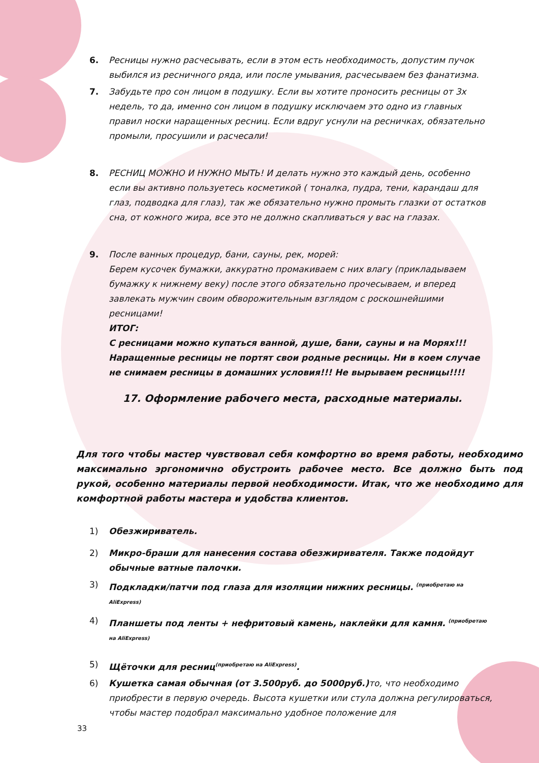6. Ресницы нужно расчесывать, если в этом есть необходимость, допустим пучок выбился из ресничного ряда, или после умывания, расчесываем без фанатизма.
7. Забудьте про сон лицом в подушку. Если вы хотите проносить ресницы от 3х недель, то да, именно сон лицом в подушку исключаем это одно из главных правил носки наращенных ресниц. Если вдруг уснули на ресничках, обязательно промыли, просушили и расчесали!
8. РЕСНИЦ МОЖНО И НУЖНО МЫТЬ! И делать нужно это каждый день, особенно если вы активно пользуетесь косметикой ( тоналка, пудра, тени, карандаш для глаз, подводка для глаз), так же обязательно нужно промыть глазки от остатков сна, от кожного жира, все это не должно скапливаться у вас на глазах.
9. После ванных процедур, бани, сауны, рек, морей:
Берем кусочек бумажки, аккуратно промакиваем с них влагу (прикладываем бумажку к нижнему веку) после этого обязательно прочесываем, и вперед завлекать мужчин своим обворожительным взглядом с роскошнейшими ресницами!
ИТОГ:
С ресницами можно купаться ванной, душе, бани, сауны и на Морях!!! Наращенные ресницы не портят свои родные ресницы. Ни в коем случае не снимаем ресницы в домашних условия!!! Не вырываем ресницы!!!!
17. Оформление рабочего места, расходные материалы.
Для того чтобы мастер чувствовал себя комфортно во время работы, необходимо максимально эргономично обустроить рабочее место. Все должно быть под рукой, особенно материалы первой необходимости. Итак, что же необходимо для комфортной работы мастера и удобства клиентов.
1) Обезжириватель.
2) Микро-браши для нанесения состава обезжиривателя. Также подойдут обычные ватные палочки.
3) Подкладки/патчи под глаза для изоляции нижних ресницы. <sup>(приобретаю на AliExpress)</sup>
4) Планшеты под ленты + нефритовый камень, наклейки для камня. <sup>(приобретаю на AliExpress)</sup>
5) Щёточки для ресниц<sup>(приобретаю на AliExpress)</sup>.
6) Кушетка самая обычная (от 3.500руб. до 5000руб.) то, что необходимо приобрести в первую очередь. Высота кушетки или стула должна регулироваться, чтобы мастер подобрал максимально удобное положение для
33